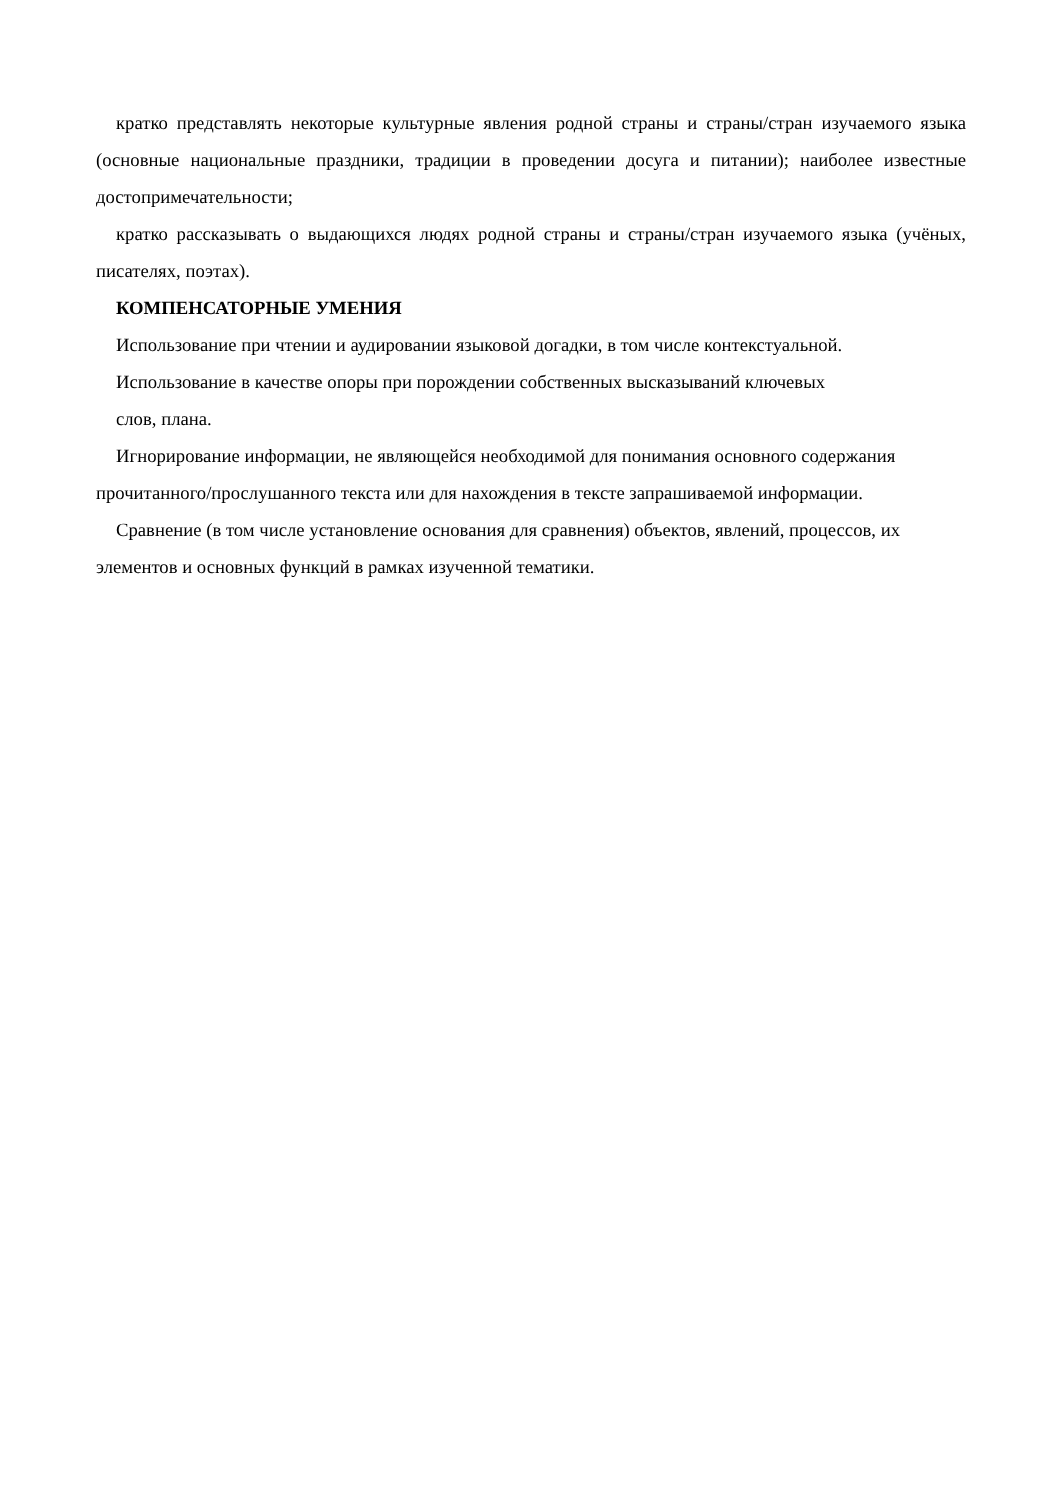кратко представлять некоторые культурные явления родной страны и страны/стран изучаемого языка (основные национальные праздники, традиции в проведении досуга и питании); наиболее известные достопримечательности;
кратко рассказывать о выдающихся людях родной страны и страны/стран изучаемого языка (учёных, писателях, поэтах).
КОМПЕНСАТОРНЫЕ УМЕНИЯ
Использование при чтении и аудировании языковой догадки, в том числе контекстуальной.
Использование в качестве опоры при порождении собственных высказываний ключевых
слов, плана.
Игнорирование информации, не являющейся необходимой для понимания основного содержания прочитанного/прослушанного текста или для нахождения в тексте запрашиваемой информации.
Сравнение (в том числе установление основания для сравнения) объектов, явлений, процессов, их элементов и основных функций в рамках изученной тематики.